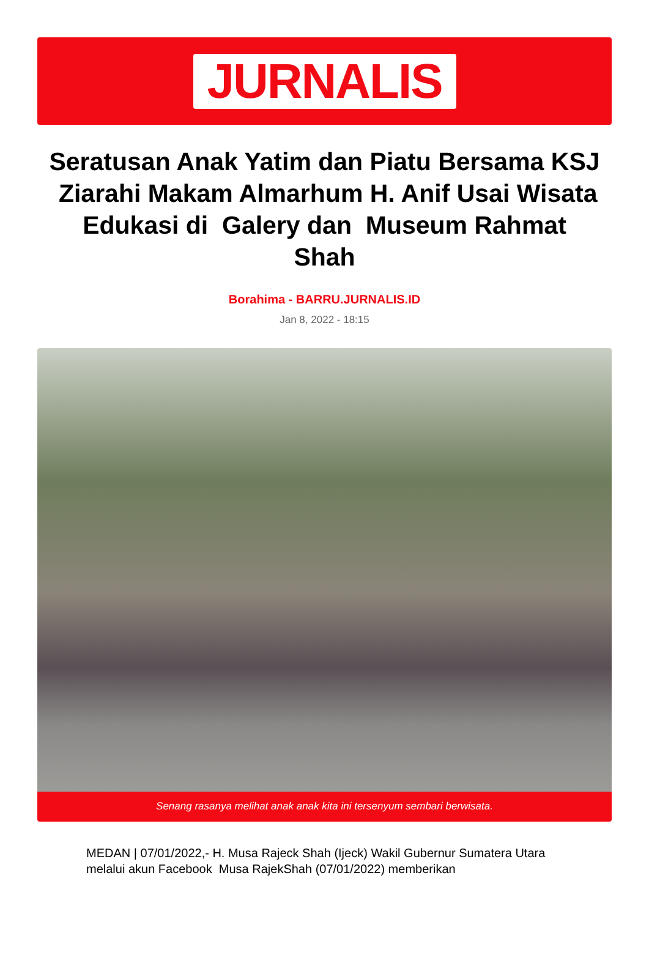JURNALIS
Seratusan Anak Yatim dan Piatu Bersama KSJ Ziarahi Makam Almarhum H. Anif Usai Wisata Edukasi di Galery dan Museum Rahmat Shah
Borahima - BARRU.JURNALIS.ID
Jan 8, 2022 - 18:15
Senang rasanya melihat anak anak kita ini tersenyum sembari berwisata.
MEDAN | 07/01/2022,- H. Musa Rajeck Shah (Ijeck) Wakil Gubernur Sumatera Utara melalui akun Facebook Musa RajekShah (07/01/2022) memberikan